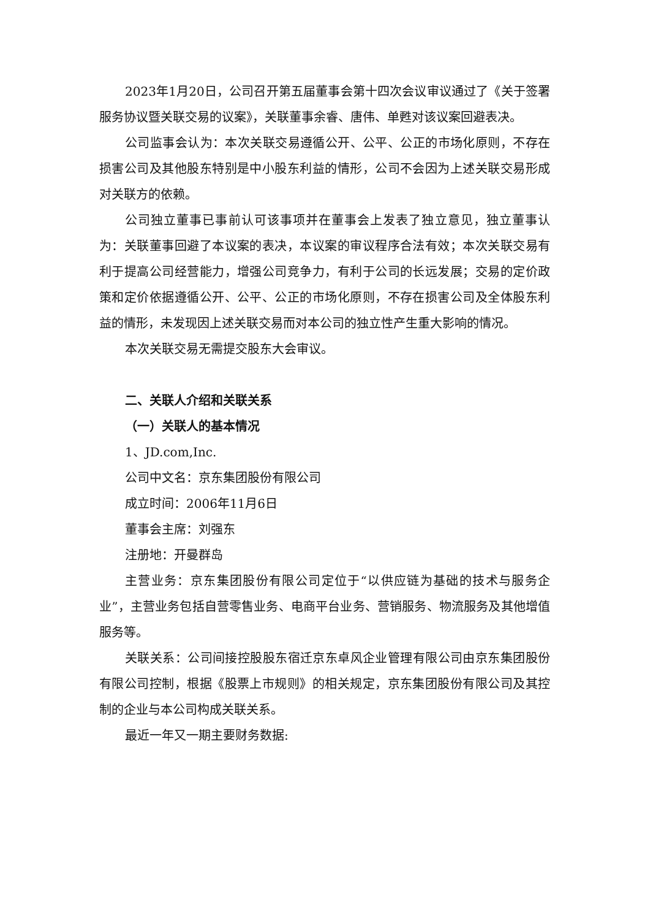2023年1月20日，公司召开第五届董事会第十四次会议审议通过了《关于签署服务协议暨关联交易的议案》，关联董事余睿、唐伟、单甦对该议案回避表决。
公司监事会认为：本次关联交易遵循公开、公平、公正的市场化原则，不存在损害公司及其他股东特别是中小股东利益的情形，公司不会因为上述关联交易形成对关联方的依赖。
公司独立董事已事前认可该事项并在董事会上发表了独立意见，独立董事认为：关联董事回避了本议案的表决，本议案的审议程序合法有效；本次关联交易有利于提高公司经营能力，增强公司竞争力，有利于公司的长远发展；交易的定价政策和定价依据遵循公开、公平、公正的市场化原则，不存在损害公司及全体股东利益的情形，未发现因上述关联交易而对本公司的独立性产生重大影响的情况。
本次关联交易无需提交股东大会审议。
二、关联人介绍和关联关系
（一）关联人的基本情况
1、JD.com,Inc.
公司中文名：京东集团股份有限公司
成立时间：2006年11月6日
董事会主席：刘强东
注册地：开曼群岛
主营业务：京东集团股份有限公司定位于“以供应链为基础的技术与服务企业”，主营业务包括自营零售业务、电商平台业务、营销服务、物流服务及其他增值服务等。
关联关系：公司间接控股股东宿迁京东卓风企业管理有限公司由京东集团股份有限公司控制，根据《股票上市规则》的相关规定，京东集团股份有限公司及其控制的企业与本公司构成关联关系。
最近一年又一期主要财务数据: